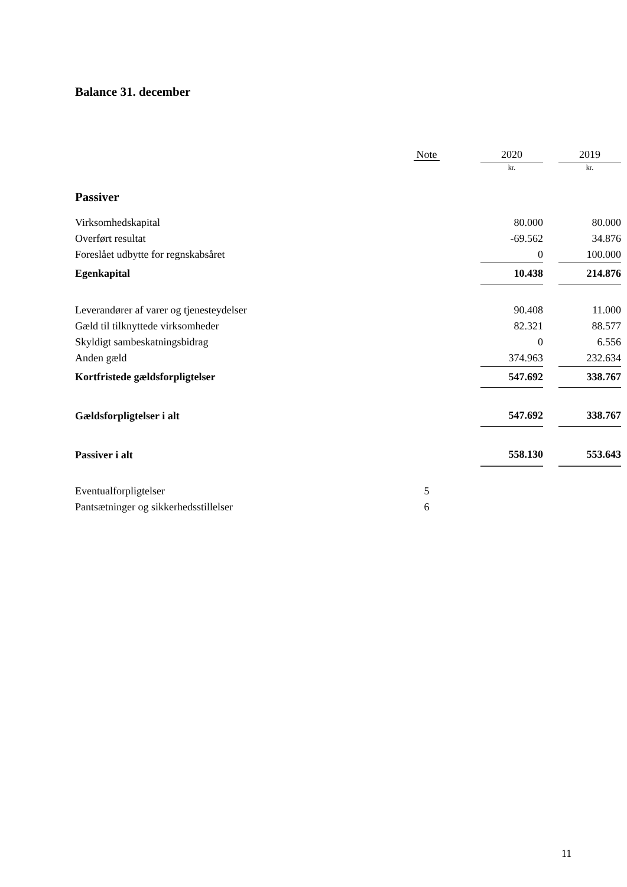Balance 31. december
| | Note | | 2020 | | 2019 |
| --- | --- | --- | --- | --- | --- |
| | | | kr. | | kr. |
| Passiver | | | | | |
| Virksomhedskapital | | | 80.000 | | 80.000 |
| Overført resultat | | | -69.562 | | 34.876 |
| Foreslået udbytte for regnskabsåret | | | 0 | | 100.000 |
| Egenkapital | | | 10.438 | | 214.876 |
| Leverandører af varer og tjenesteydelser | | | 90.408 | | 11.000 |
| Gæld til tilknyttede virksomheder | | | 82.321 | | 88.577 |
| Skyldigt sambeskatningsbidrag | | | 0 | | 6.556 |
| Anden gæld | | | 374.963 | | 232.634 |
| Kortfristede gældsforpligtelser | | | 547.692 | | 338.767 |
| Gældsforpligtelser i alt | | | 547.692 | | 338.767 |
| Passiver i alt | | | 558.130 | | 553.643 |
| Eventualforpligtelser | 5 | | | | |
| Pantsætninger og sikkerhedsstillelser | 6 | | | | |
11